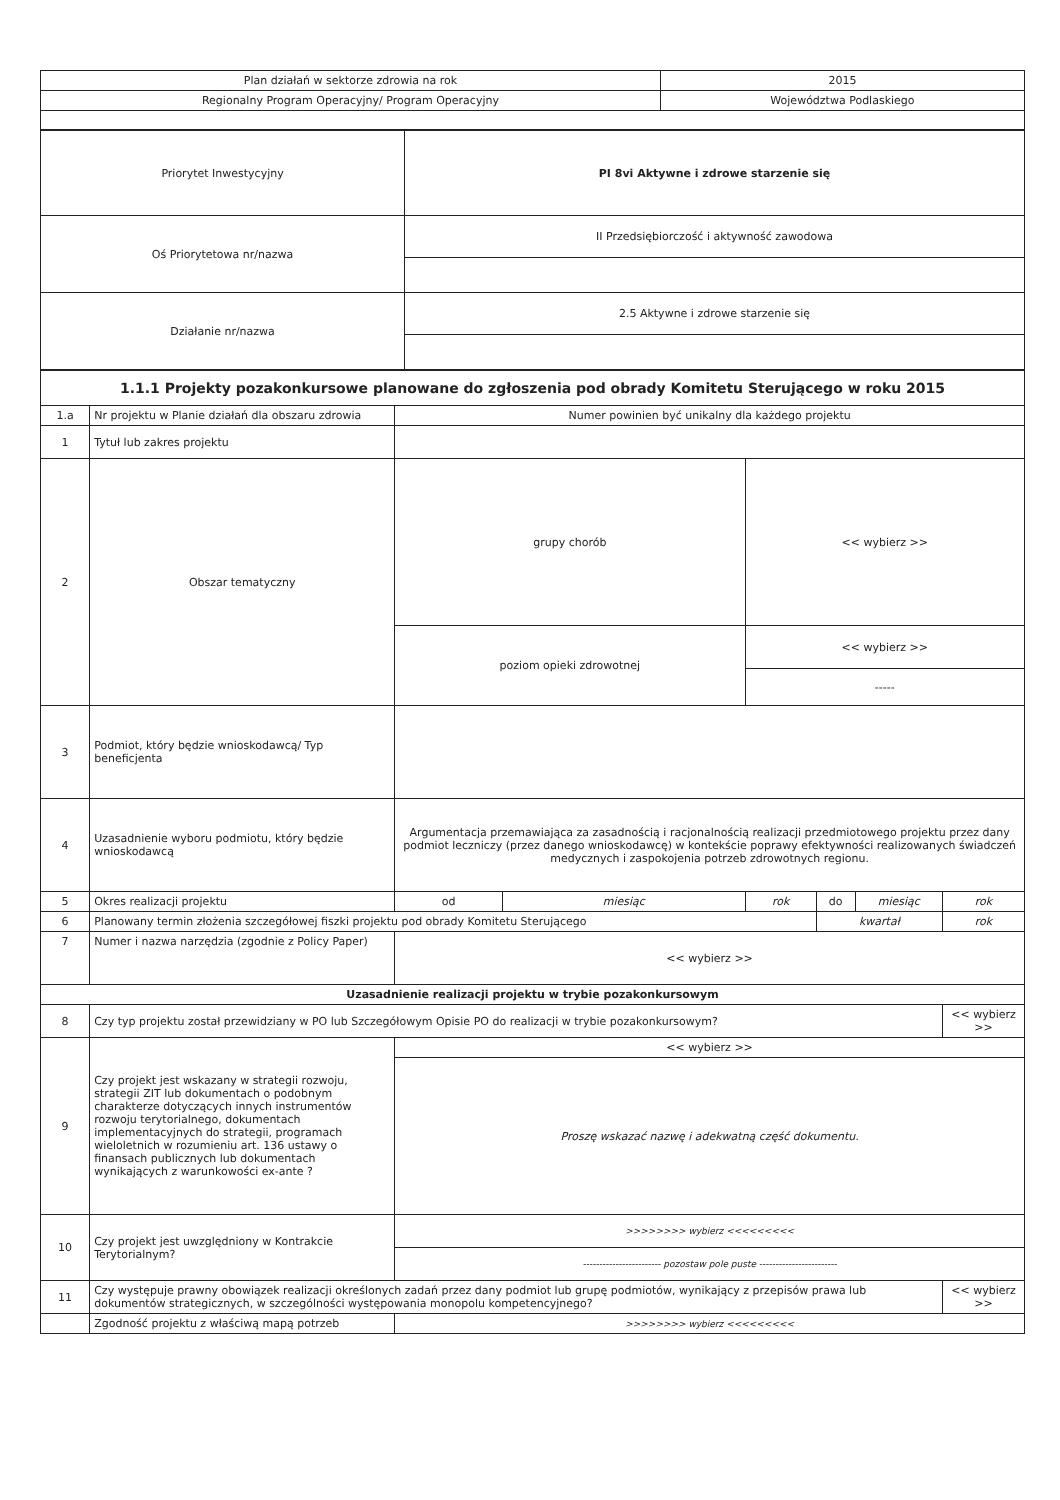| Plan działań w sektorze zdrowia na rok | 2015 |
| Regionalny Program Operacyjny/ Program Operacyjny | Województwa Podlaskiego |
| Priorytet Inwestycyjny | PI 8vi Aktywne i zdrowe starzenie się |
| Oś Priorytetowa nr/nazwa | II Przedsiębiorczość i aktywność zawodowa |
| Działanie nr/nazwa | 2.5 Aktywne i zdrowe starzenie się |
| 1.1.1 Projekty pozakonkursowe planowane do zgłoszenia pod obrady Komitetu Sterującego w roku 2015 | | | | | | | |
| --- | --- | --- | --- | --- | --- | --- | --- |
| 1.a | Nr projektu w Planie działań dla obszaru zdrowia | Numer powinien być unikalny dla każdego projektu | | | | | |
| 1 | Tytuł lub zakres projektu | | | | | | |
| 2 | Obszar tematyczny | grupy chorób | | << wybierz >> | | | |
| | | poziom opieki zdrowotnej | | << wybierz >> | | | |
| | | | | ----- | | | |
| 3 | Podmiot, który będzie wnioskodawcą/ Typ beneficjenta | | | | | | |
| 4 | Uzasadnienie wyboru podmiotu, który będzie wnioskodawcą | Argumentacja przemawiająca za zasadnością i racjonalnością realizacji przedmiotowego projektu przez dany podmiot leczniczy (przez danego wnioskodawcę) w kontekście poprawy efektywności realizowanych świadczeń medycznych i zaspokojenia potrzeb zdrowotnych regionu. | | | | | |
| 5 | Okres realizacji projektu | od | miesiąc | rok | do | miesiąc | rok |
| 6 | Planowany termin złożenia szczegółowej fiszki projektu pod obrady Komitetu Sterującego | | | | kwartał | | rok |
| 7 | Numer i nazwa narzędzia (zgodnie z Policy Paper) | << wybierz >> | | | | | |
| Uzasadnienie realizacji projektu w trybie pozakonkursowym | | | | | | | |
| 8 | Czy typ projektu został przewidziany w PO lub Szczegółowym Opisie PO do realizacji w trybie pozakonkursowym? | | | | | | << wybierz >> |
| 9 | Czy projekt jest wskazany w strategii rozwoju, strategii ZIT lub dokumentach o podobnym charakterze dotyczących innych instrumentów rozwoju terytorialnego, dokumentach implementacyjnych do strategii, programach wieloletnich w rozumieniu art. 136 ustawy o finansach publicznych lub dokumentach wynikających z warunkowości ex-ante ? | << wybierz >> | | | | | |
| | | Proszę wskazać nazwę i adekwatną część dokumentu. | | | | | |
| 10 | Czy projekt jest uwzględniony w Kontrakcie Terytorialnym? | >>>>>>>> wybierz <<<<<<<<< | | | | | |
| | | ------------------------ pozostaw pole puste ------------------------ | | | | | |
| 11 | Czy występuje prawny obowiązek realizacji określonych zadań przez dany podmiot lub grupę podmiotów, wynikający z przepisów prawa lub dokumentów strategicznych, w szczególności występowania monopolu kompetencyjnego? | | | | | | << wybierz >> |
| | Zgodność projektu z właściwą mapą potrzeb | >>>>>>>> wybierz <<<<<<<<< | | | | | |